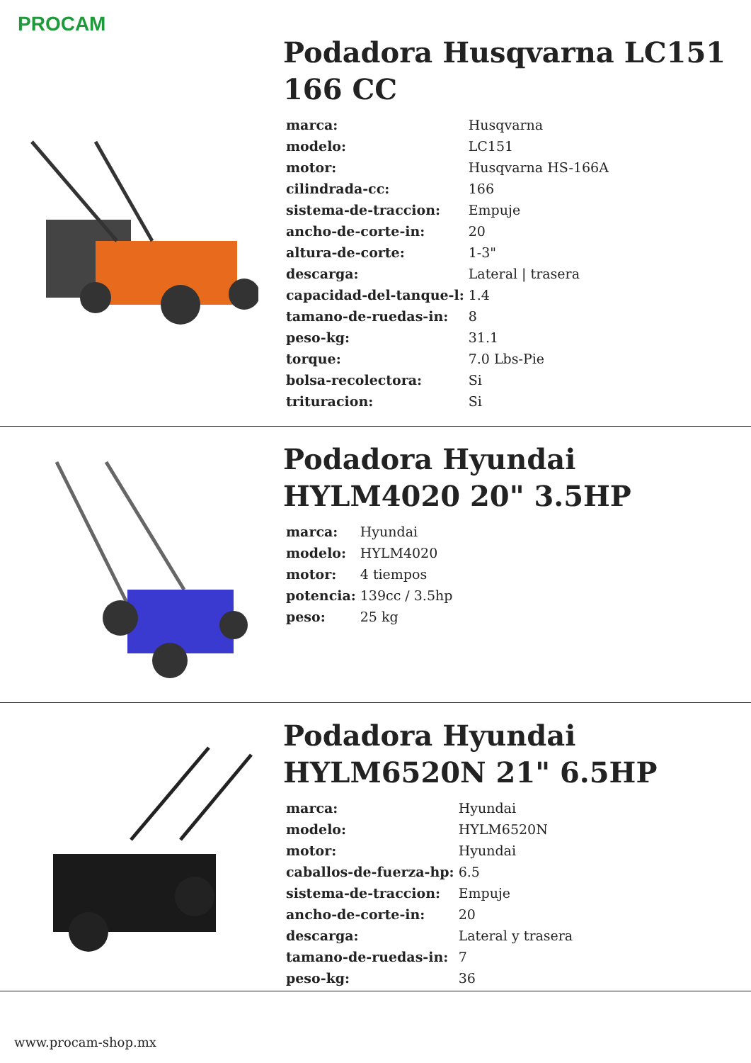PROCAM
Podadora Husqvarna LC151 166 CC
| marca: | Husqvarna |
| modelo: | LC151 |
| motor: | Husqvarna HS-166A |
| cilindrada-cc: | 166 |
| sistema-de-traccion: | Empuje |
| ancho-de-corte-in: | 20 |
| altura-de-corte: | 1-3" |
| descarga: | Lateral / trasera |
| capacidad-del-tanque-l: | 1.4 |
| tamano-de-ruedas-in: | 8 |
| peso-kg: | 31.1 |
| torque: | 7.0 Lbs-Pie |
| bolsa-recolectora: | Si |
| trituracion: | Si |
Podadora Hyundai HYLM4020 20" 3.5HP
| marca: | Hyundai |
| modelo: | HYLM4020 |
| motor: | 4 tiempos |
| potencia: | 139cc / 3.5hp |
| peso: | 25 kg |
Podadora Hyundai HYLM6520N 21" 6.5HP
| marca: | Hyundai |
| modelo: | HYLM6520N |
| motor: | Hyundai |
| caballos-de-fuerza-hp: | 6.5 |
| sistema-de-traccion: | Empuje |
| ancho-de-corte-in: | 20 |
| descarga: | Lateral y trasera |
| tamano-de-ruedas-in: | 7 |
| peso-kg: | 36 |
www.procam-shop.mx